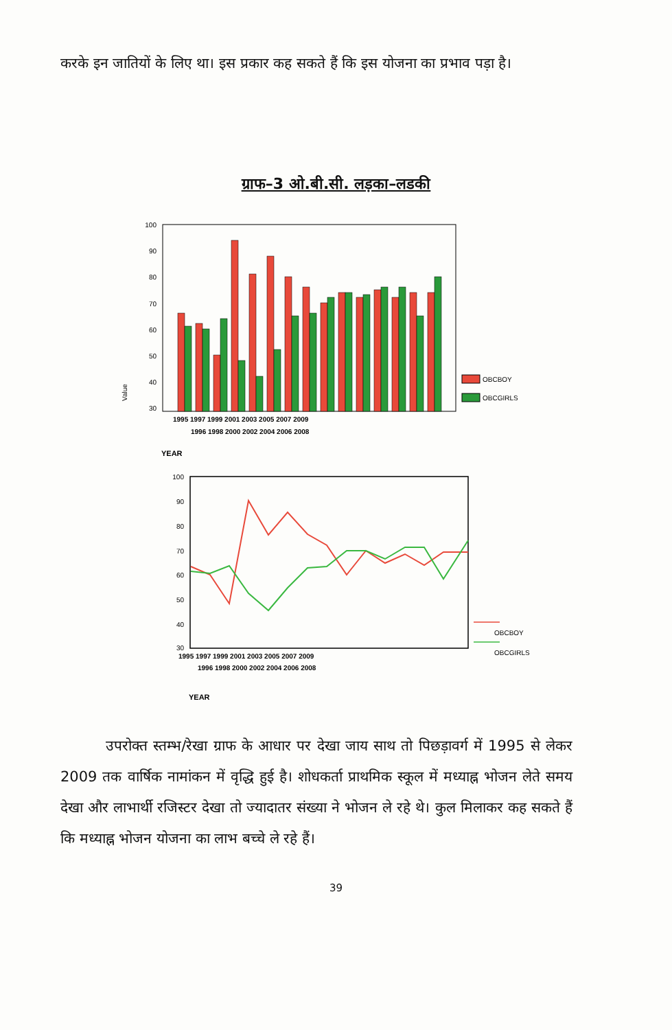करके इन जातियों के लिए था। इस प्रकार कह सकते हैं कि इस योजना का प्रभाव पड़ा है।
ग्राफ–3 ओ.बी.सी. लड़का–लडकी
100
90
80
70
60
50
40
30
Value
1995 1997 1999 2001 2003 2005 2007 2009
1996 1998 2000 2002 2004 2006 2008
YEAR
OBCBOY
OBCGIRLS
100
90
80
70
60
50
40
30
1995 1997 1999 2001 2003 2005 2007 2009
1996 1998 2000 2002 2004 2006 2008
YEAR
OBCBOY
OBCGIRLS
उपरोक्त स्तम्भ/रेखा ग्राफ के आधार पर देखा जाय साथ तो पिछड़ावर्ग में 1995 से लेकर 2009 तक वार्षिक नामांकन में वृद्धि हुई है। शोधकर्ता प्राथमिक स्कूल में मध्याह्न भोजन लेते समय देखा और लाभार्थी रजिस्टर देखा तो ज्यादातर संख्या ने भोजन ले रहे थे। कुल मिलाकर कह सकते हैं कि मध्याह्न भोजन योजना का लाभ बच्चे ले रहे हैं।
39